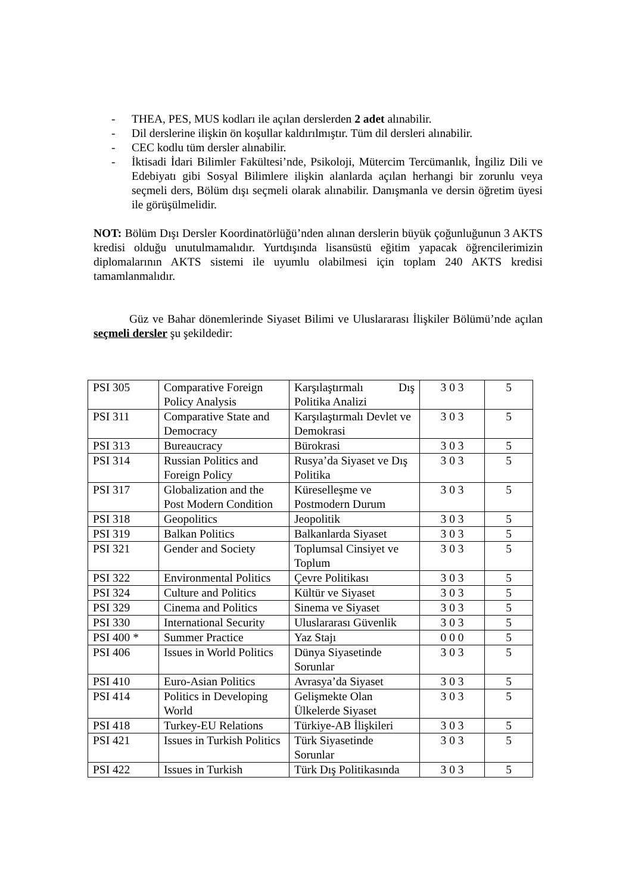- THEA, PES, MUS kodları ile açılan derslerden 2 adet alınabilir.
- Dil derslerine ilişkin ön koşullar kaldırılmıştır. Tüm dil dersleri alınabilir.
- CEC kodlu tüm dersler alınabilir.
- İktisadi İdari Bilimler Fakültesi’nde, Psikoloji, Mütercim Tercümanlık, İngiliz Dili ve Edebiyatı gibi Sosyal Bilimlere ilişkin alanlarda açılan herhangi bir zorunlu veya seçmeli ders, Bölüm dışı seçmeli olarak alınabilir. Danışmanla ve dersin öğretim üyesi ile görüşülmelidir.
NOT: Bölüm Dışı Dersler Koordinatörlüğü’nden alınan derslerin büyük çoğunluğunun 3 AKTS kredisi olduğu unutulmamalıdır. Yurtdışında lisansüstü eğitim yapacak öğrencilerimizin diplomalarının AKTS sistemi ile uyumlu olabilmesi için toplam 240 AKTS kredisi tamamlanmalıdır.
Güz ve Bahar dönemlerinde Siyaset Bilimi ve Uluslararası İlişkiler Bölümü’nde açılan seçmeli dersler şu şekildedir:
| PSI 305 | Comparative Foreign Policy Analysis | Karşılaştırmalı Dış Politika Analizi | 3 0 3 | 5 |
| PSI 311 | Comparative State and Democracy | Karşılaştırmalı Devlet ve Demokrasi | 3 0 3 | 5 |
| PSI 313 | Bureaucracy | Bürokrasi | 3 0 3 | 5 |
| PSI 314 | Russian Politics and Foreign Policy | Rusya’da Siyaset ve Dış Politika | 3 0 3 | 5 |
| PSI 317 | Globalization and the Post Modern Condition | Küreselleşme ve Postmodern Durum | 3 0 3 | 5 |
| PSI 318 | Geopolitics | Jeopolitik | 3 0 3 | 5 |
| PSI 319 | Balkan Politics | Balkanlarda Siyaset | 3 0 3 | 5 |
| PSI 321 | Gender and Society | Toplumsal Cinsiyet ve Toplum | 3 0 3 | 5 |
| PSI 322 | Environmental Politics | Çevre Politikası | 3 0 3 | 5 |
| PSI 324 | Culture and Politics | Kültür ve Siyaset | 3 0 3 | 5 |
| PSI 329 | Cinema and Politics | Sinema ve Siyaset | 3 0 3 | 5 |
| PSI 330 | International Security | Uluslararası Güvenlik | 3 0 3 | 5 |
| PSI 400 * | Summer Practice | Yaz Stajı | 0 0 0 | 5 |
| PSI 406 | Issues in World Politics | Dünya Siyasetinde Sorunlar | 3 0 3 | 5 |
| PSI 410 | Euro-Asian Politics | Avrasya’da Siyaset | 3 0 3 | 5 |
| PSI 414 | Politics in Developing World | Gelişmekte Olan Ülkelerde Siyaset | 3 0 3 | 5 |
| PSI 418 | Turkey-EU Relations | Türkiye-AB İlişkileri | 3 0 3 | 5 |
| PSI 421 | Issues in Turkish Politics | Türk Siyasetinde Sorunlar | 3 0 3 | 5 |
| PSI 422 | Issues in Turkish | Türk Dış Politikasında | 3 0 3 | 5 |